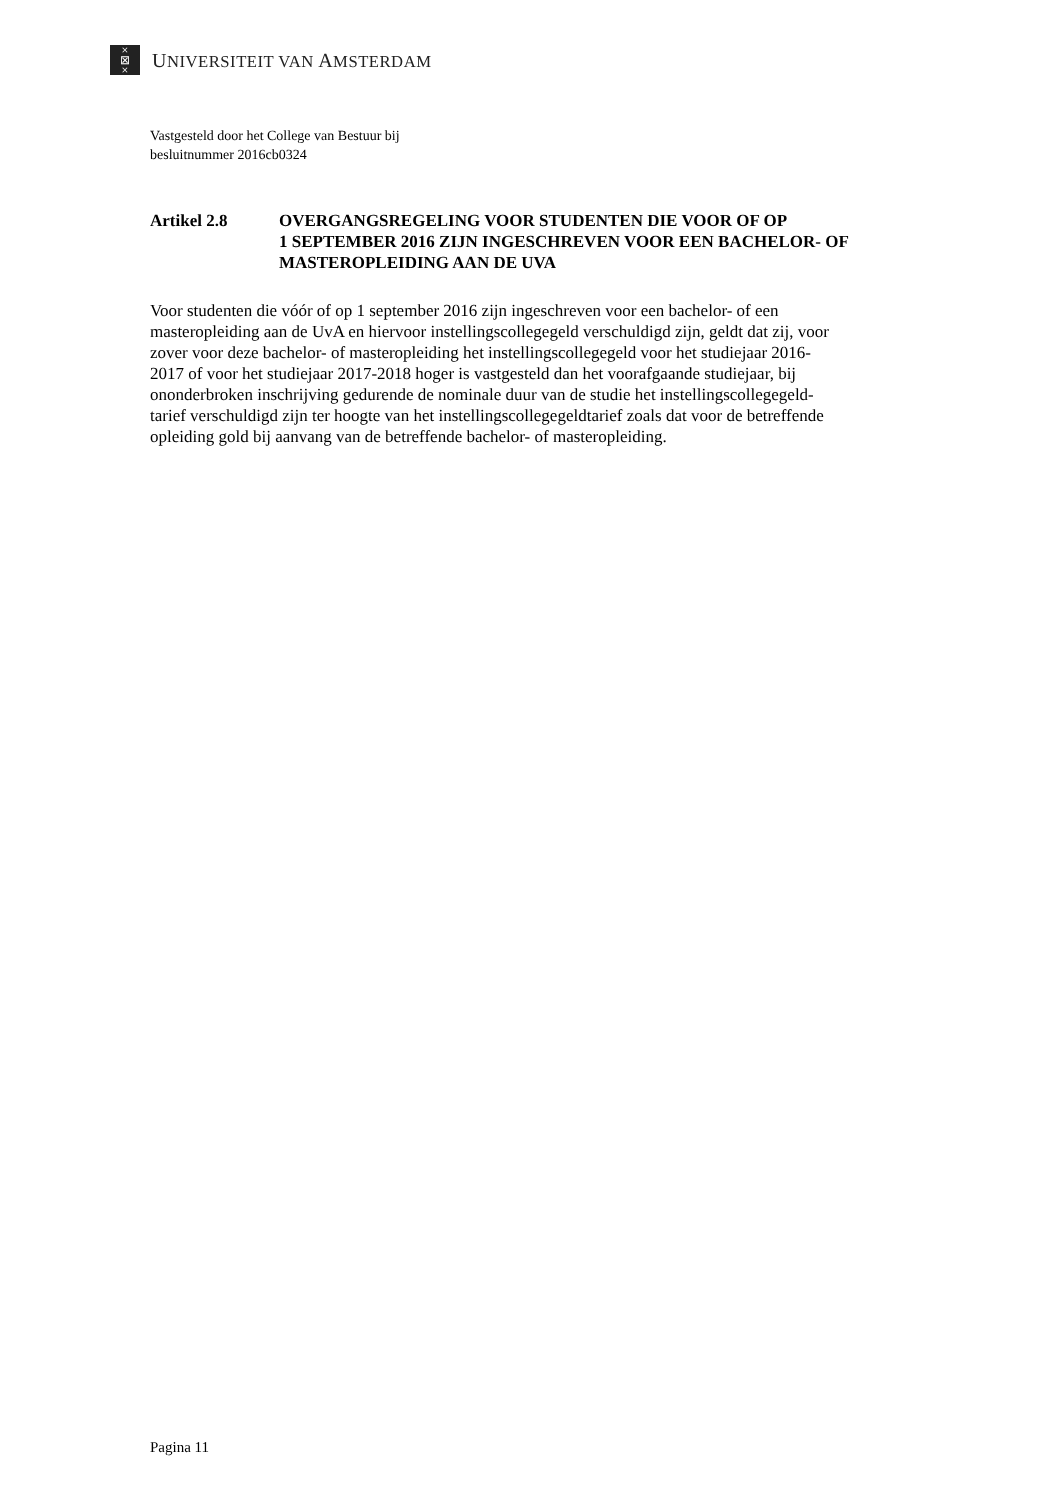×
⊠
×
UNIVERSITEIT VAN AMSTERDAM
Vastgesteld door het College van Bestuur bij
besluitnummer 2016cb0324
Artikel 2.8 OVERGANGSREGELING VOOR STUDENTEN DIE VOOR OF OP
1 SEPTEMBER 2016 ZIJN INGESCHREVEN VOOR EEN BACHELOR- OF
MASTEROPLEIDING AAN DE UVA
Voor studenten die vóór of op 1 september 2016 zijn ingeschreven voor een bachelor- of een
masteropleiding aan de UvA en hiervoor instellingscollegegeld verschuldigd zijn, geldt dat zij, voor
zover voor deze bachelor- of masteropleiding het instellingscollegegeld voor het studiejaar 2016-
2017 of voor het studiejaar 2017-2018 hoger is vastgesteld dan het voorafgaande studiejaar, bij
ononderbroken inschrijving gedurende de nominale duur van de studie het instellingscollegegeld-
tarief verschuldigd zijn ter hoogte van het instellingscollegegeldtarief zoals dat voor de betreffende
opleiding gold bij aanvang van de betreffende bachelor- of masteropleiding.
Pagina 11